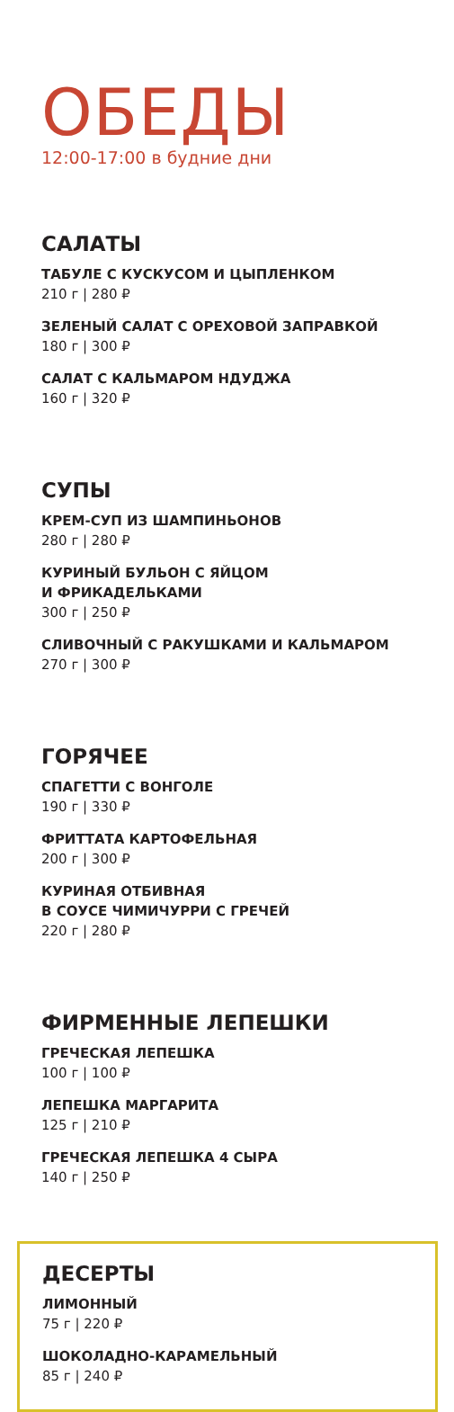ОБЕДЫ
12:00-17:00 в будние дни
САЛАТЫ
ТАБУЛЕ С КУСКУСОМ И ЦЫПЛЕНКОМ
210 г | 280 ₽
ЗЕЛЕНЫЙ САЛАТ С ОРЕХОВОЙ ЗАПРАВКОЙ
180 г | 300 ₽
САЛАТ С КАЛЬМАРОМ НДУДЖА
160 г | 320 ₽
СУПЫ
КРЕМ-СУП ИЗ ШАМПИНЬОНОВ
280 г | 280 ₽
КУРИНЫЙ БУЛЬОН С ЯЙЦОМ
И ФРИКАДЕЛЬКАМИ
300 г | 250 ₽
СЛИВОЧНЫЙ С РАКУШКАМИ И КАЛЬМАРОМ
270 г | 300 ₽
ГОРЯЧЕЕ
СПАГЕТТИ С ВОНГОЛЕ
190 г | 330 ₽
ФРИТТАТА КАРТОФЕЛЬНАЯ
200 г | 300 ₽
КУРИНАЯ ОТБИВНАЯ
В СОУСЕ ЧИМИЧУРРИ С ГРЕЧЕЙ
220 г | 280 ₽
ФИРМЕННЫЕ ЛЕПЕШКИ
ГРЕЧЕСКАЯ ЛЕПЕШКА
100 г | 100 ₽
ЛЕПЕШКА МАРГАРИТА
125 г | 210 ₽
ГРЕЧЕСКАЯ ЛЕПЕШКА 4 СЫРА
140 г | 250 ₽
ДЕСЕРТЫ
ЛИМОННЫЙ
75 г | 220 ₽
ШОКОЛАДНО-КАРАМЕЛЬНЫЙ
85 г | 240 ₽